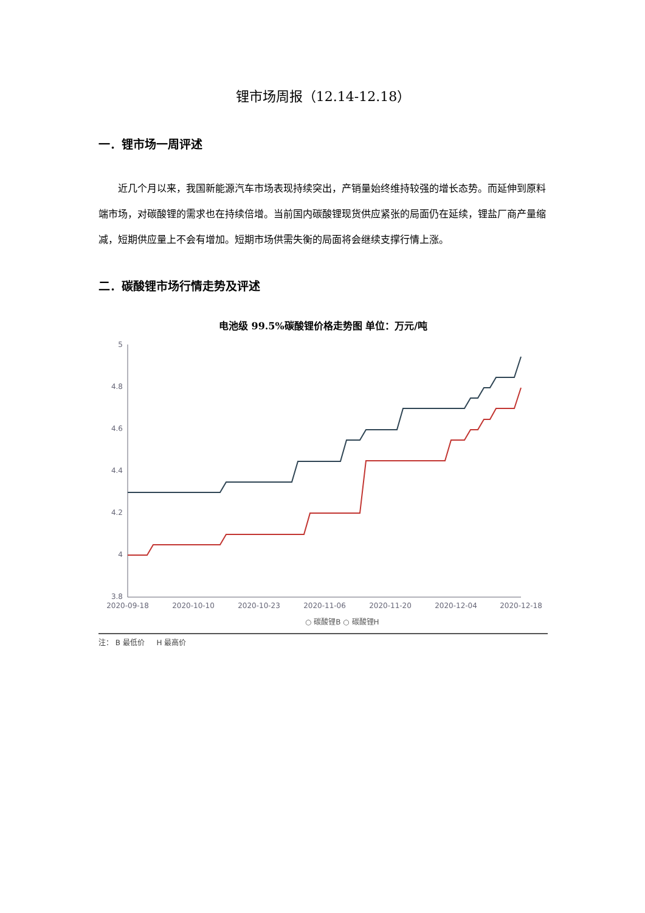锂市场周报（12.14-12.18）
一．锂市场一周评述
近几个月以来，我国新能源汽车市场表现持续突出，产销量始终维持较强的增长态势。而延伸到原料端市场，对碳酸锂的需求也在持续倍增。当前国内碳酸锂现货供应紧张的局面仍在延续，锂盐厂商产量缩减，短期供应量上不会有增加。短期市场供需失衡的局面将会继续支撑行情上涨。
二．碳酸锂市场行情走势及评述
电池级 99.5%碳酸锂价格走势图 单位：万元/吨
5
4.8
4.6
4.4
4.2
4
3.8
2020-09-18
2020-10-10
2020-10-23
2020-11-06
2020-11-20
2020-12-04
2020-12-18
○ 碳酸锂B ○ 碳酸锂H
注： B 最低价 　 H 最高价